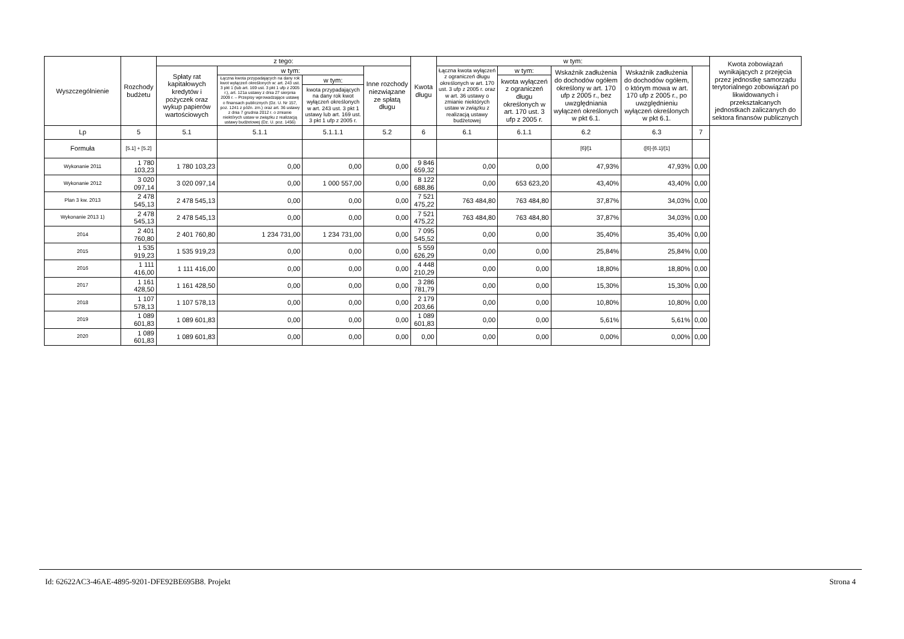| Wyszczególnienie | Rozchody budżetu | z tego: | | | | Kwota długu | w tym: | | | | | Kwota zobowiązań wynikających z przejęcia przez jednostkę samorządu terytorialnego zobowiązań po likwidowanych i przekształcanych jednostkach zaliczanych do sektora finansów publicznych |
| --- | --- | --- | --- | --- | --- | --- | --- | --- | --- | --- | --- | --- |
| | | Spłaty rat kapitałowych kredytów i pożyczek oraz wykup papierów wartościowych | w tym: | | Inne rozchody niezwiązane ze spłatą długu | | Łączna kwota wyłączeń z ograniczeń długu określonych w art. 170 ust. 3 ufp z 2005 r. oraz w art. 36 ustawy o zmianie niektórych ustaw w związku z realizacją ustawy budżetowej | w tym: | Wskaźnik zadłużenia do dochodów ogółem określony w art. 170 ufp z 2005 r., bez uwzględniania wyłączeń określonych w pkt 6.1. | Wskaźnik zadłużenia do dochodów ogółem, o którym mowa w art. 170 ufp z 2005 r., po uwzględnieniu wyłączeń określonych w pkt 6.1. | | |
| | | | Łączna kwota przypadających na dany rok kwot wyłączeń określonych w: art. 243 ust. 3 pkt 1 (lub art. 169 ust. 3 pkt 1 ufp z 2005 r.), art. 121a ustawy z dnia 27 sierpnia 2009 r. – Przepisy wprowadzające ustawę o finansach publicznych (Dz. U. Nr 157, poz. 1241 z późn. zm.) oraz art. 36 ustawy z dnia 7 grudnia 2012 r. o zmianie niektórych ustaw w związku z realizacją ustawy budżetowej (Dz. U. poz. 1456) | w tym: | | | | kwota wyłączeń z ograniczeń długu określonych w art. 170 ust. 3 ufp z 2005 r. | | | | |
| | | | | kwota przypadających na dany rok kwot wyłączeń określonych w art. 243 ust. 3 pkt 1 ustawy lub art. 169 ust. 3 pkt 1 ufp z 2005 r. | | | | | | | | |
| Lp | 5 | 5.1 | 5.1.1 | 5.1.1.1 | 5.2 | 6 | 6.1 | 6.1.1 | 6.2 | 6.3 | 7 | |
| Formuła | [5.1] + [5.2] | | | | | | | | [6]/[1 | ([6]-[6.1]/[1] | | |
| Wykonanie 2011 | 1 780 103,23 | 1 780 103,23 | 0,00 | 0,00 | 0,00 | 9 846 659,32 | 0,00 | 0,00 | 47,93% | 47,93% | 0,00 | |
| Wykonanie 2012 | 3 020 097,14 | 3 020 097,14 | 0,00 | 1 000 557,00 | 0,00 | 8 122 688,86 | 0,00 | 653 623,20 | 43,40% | 43,40% | 0,00 | |
| Plan 3 kw. 2013 | 2 478 545,13 | 2 478 545,13 | 0,00 | 0,00 | 0,00 | 7 521 475,22 | 763 484,80 | 763 484,80 | 37,87% | 34,03% | 0,00 | |
| Wykonanie 2013 1) | 2 478 545,13 | 2 478 545,13 | 0,00 | 0,00 | 0,00 | 7 521 475,22 | 763 484,80 | 763 484,80 | 37,87% | 34,03% | 0,00 | |
| 2014 | 2 401 760,80 | 2 401 760,80 | 1 234 731,00 | 1 234 731,00 | 0,00 | 7 095 545,52 | 0,00 | 0,00 | 35,40% | 35,40% | 0,00 | |
| 2015 | 1 535 919,23 | 1 535 919,23 | 0,00 | 0,00 | 0,00 | 5 559 626,29 | 0,00 | 0,00 | 25,84% | 25,84% | 0,00 | |
| 2016 | 1 111 416,00 | 1 111 416,00 | 0,00 | 0,00 | 0,00 | 4 448 210,29 | 0,00 | 0,00 | 18,80% | 18,80% | 0,00 | |
| 2017 | 1 161 428,50 | 1 161 428,50 | 0,00 | 0,00 | 0,00 | 3 286 781,79 | 0,00 | 0,00 | 15,30% | 15,30% | 0,00 | |
| 2018 | 1 107 578,13 | 1 107 578,13 | 0,00 | 0,00 | 0,00 | 2 179 203,66 | 0,00 | 0,00 | 10,80% | 10,80% | 0,00 | |
| 2019 | 1 089 601,83 | 1 089 601,83 | 0,00 | 0,00 | 0,00 | 1 089 601,83 | 0,00 | 0,00 | 5,61% | 5,61% | 0,00 | |
| 2020 | 1 089 601,83 | 1 089 601,83 | 0,00 | 0,00 | 0,00 | 0,00 | 0,00 | 0,00 | 0,00% | 0,00% | 0,00 | |
Id: 62622AC3-46AE-4895-9201-DFE92BE695B8. Projekt Strona 4